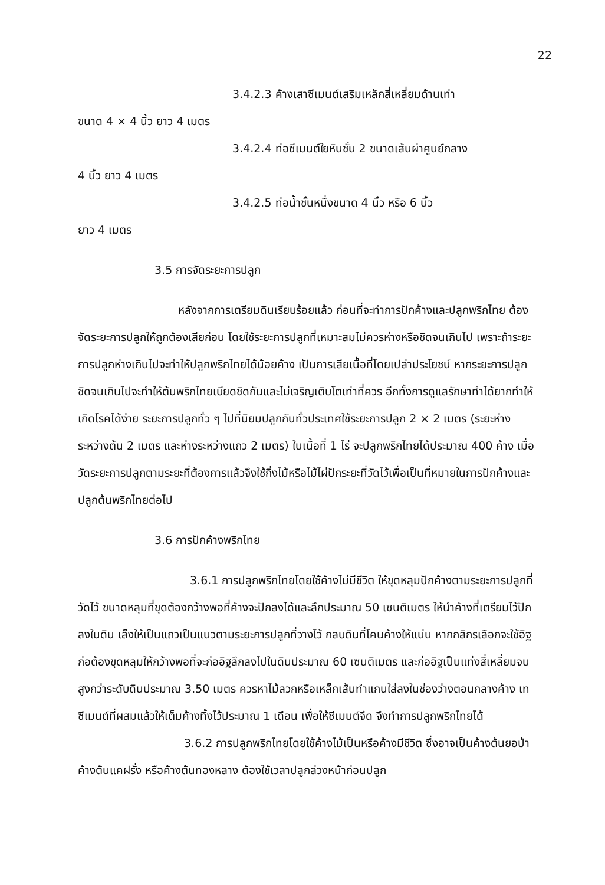22
3.4.2.3 ค้างเสาซีเมนต์เสริมเหล็กสี่เหลี่ยมด้านเท่า
ขนาด 4 × 4 นิ้ว ยาว 4 เมตร
3.4.2.4 ท่อซีเมนต์ใยหินชั้น 2 ขนาดเส้นผ่าศูนย์กลาง
4 นิ้ว ยาว 4 เมตร
3.4.2.5 ท่อน้ำชั้นหนึ่งขนาด 4 นิ้ว หรือ 6 นิ้ว
ยาว 4 เมตร
3.5 การจัดระยะการปลูก
หลังจากการเตรียมดินเรียบร้อยแล้ว ก่อนที่จะทำการปักค้างและปลูกพริกไทย ต้องจัดระยะการปลูกให้ถูกต้องเสียก่อน โดยใช้ระยะการปลูกที่เหมาะสมไม่ควรห่างหรือชิดจนเกินไป เพราะถ้าระยะการปลูกห่างเกินไปจะทำให้ปลูกพริกไทยได้น้อยค้าง เป็นการเสียเนื้อที่โดยเปล่าประโยชน์ หากระยะการปลูกชิดจนเกินไปจะทำให้ต้นพริกไทยเบียดชิดกันและไม่เจริญเติบโตเท่าที่ควร อีกทั้งการดูแลรักษาทำได้ยากทำให้เกิดโรคได้ง่าย ระยะการปลูกทั่ว ๆ ไปที่นิยมปลูกกันทั่วประเทศใช้ระยะการปลูก 2 × 2 เมตร (ระยะห่างระหว่างต้น 2 เมตร และห่างระหว่างแถว 2 เมตร) ในเนื้อที่ 1 ไร่ จะปลูกพริกไทยได้ประมาณ 400 ค้าง เมื่อวัดระยะการปลูกตามระยะที่ต้องการแล้วจึงใช้กิ่งไม้หรือไม้ไผ่ปักระยะที่วัดไว้เพื่อเป็นที่หมายในการปักค้างและปลูกต้นพริกไทยต่อไป
3.6 การปักค้างพริกไทย
3.6.1 การปลูกพริกไทยโดยใช้ค้างไม่มีชีวิต ให้ขุดหลุมปักค้างตามระยะการปลูกที่วัดไว้ ขนาดหลุมที่ขุดต้องกว้างพอที่ค้างจะปักลงได้และลึกประมาณ 50 เซนติเมตร ให้นำค้างที่เตรียมไว้ปักลงในดิน เล็งให้เป็นแถวเป็นแนวตามระยะการปลูกที่วางไว้ กลบดินที่โคนค้างให้แน่น หากกสิกรเลือกจะใช้อิฐก่อต้องขุดหลุมให้กว้างพอที่จะก่ออิฐลึกลงไปในดินประมาณ 60 เซนติเมตร และก่ออิฐเป็นแท่งสี่เหลี่ยมจนสูงกว่าระดับดินประมาณ 3.50 เมตร ควรหาไม้ลวกหรือเหล็กเส้นทำแกนใส่ลงในช่องว่างตอนกลางค้าง เทซีเมนต์ที่ผสมแล้วให้เต็มค้างทิ้งไว้ประมาณ 1 เดือน เพื่อให้ซีเมนต์จึด จึงทำการปลูกพริกไทยได้
3.6.2 การปลูกพริกไทยโดยใช้ค้างไม้เป็นหรือค้างมีชีวิต ซึ่งอาจเป็นค้างต้นยอป่า ค้างต้นแคฝรั่ง หรือค้างต้นทองหลาง ต้องใช้เวลาปลูกล่วงหน้าก่อนปลูก